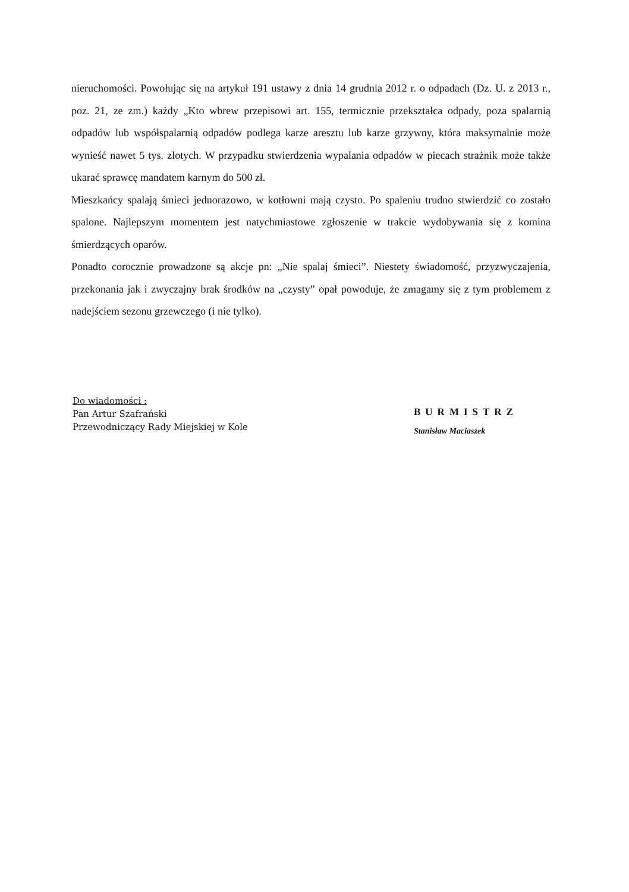nieruchomości. Powołując się na artykuł 191 ustawy z dnia 14 grudnia 2012 r. o odpadach (Dz. U. z 2013 r., poz. 21, ze zm.) każdy „Kto wbrew przepisowi art. 155, termicznie przekształca odpady, poza spalarnią odpadów lub współspalarnią odpadów podlega karze aresztu lub karze grzywny, która maksymalnie może wynieść nawet 5 tys. złotych. W przypadku stwierdzenia wypalania odpadów w piecach strażnik może także ukarać sprawcę mandatem karnym do 500 zł.
Mieszkańcy spalają śmieci jednorazowo, w kotłowni mają czysto. Po spaleniu trudno stwierdzić co zostało spalone. Najlepszym momentem jest natychmiastowe zgłoszenie w trakcie wydobywania się z komina śmierdzących oparów.
Ponadto corocznie prowadzone są akcje pn: „Nie spalaj śmieci”. Niestety świadomość, przyzwyczajenia, przekonania jak i zwyczajny brak środków na „czysty” opał powoduje, że zmagamy się z tym problemem z nadejściem sezonu grzewczego (i nie tylko).
Do wiadomości :
Pan Artur Szafrański
Przewodniczący Rady Miejskiej w Kole
BURMISTRZ
Stanisław Maciaszek